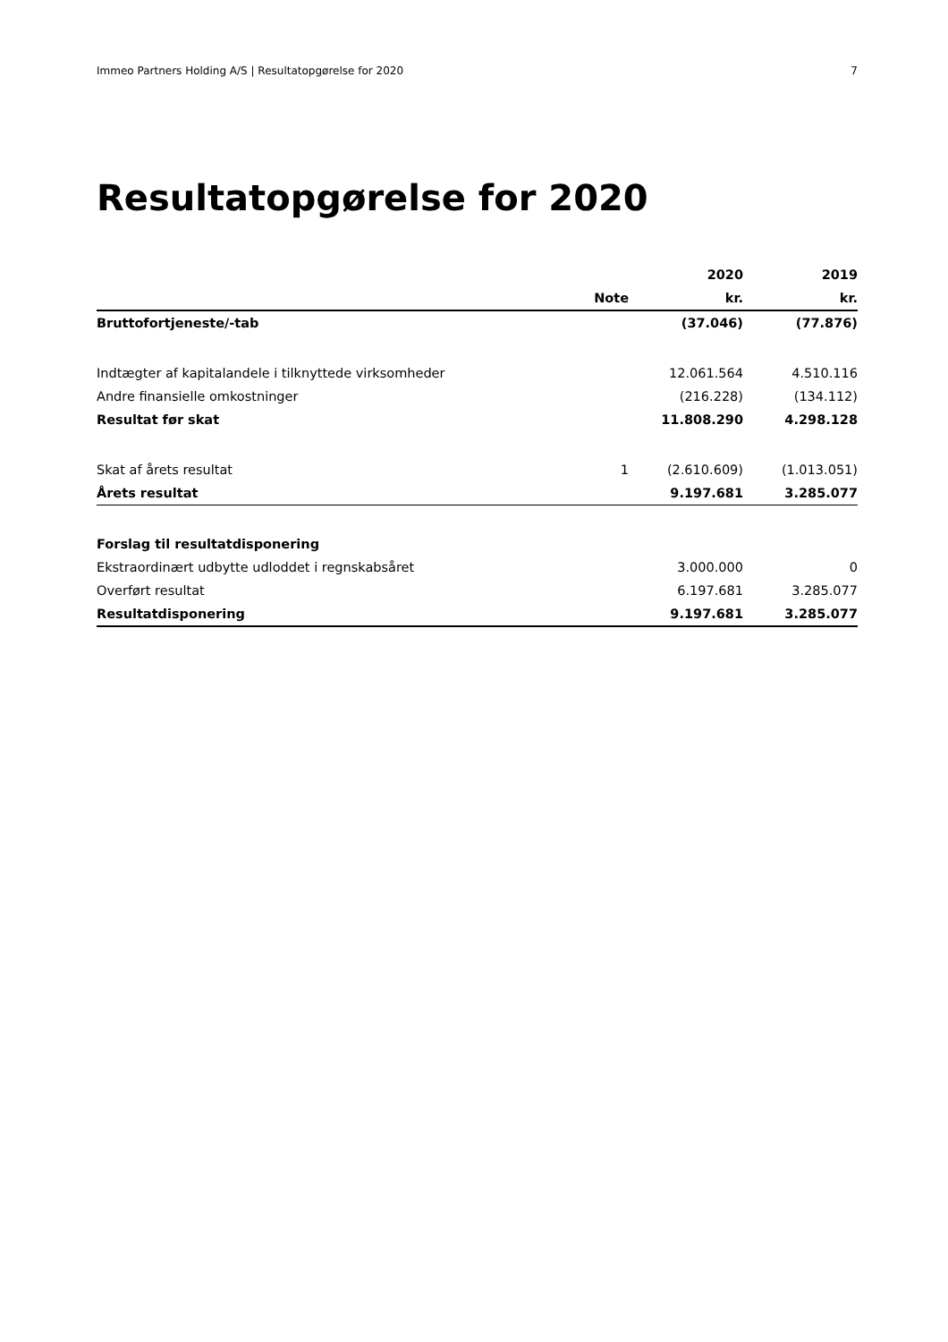Immeo Partners Holding A/S | Resultatopgørelse for 2020 7
Resultatopgørelse for 2020
| | | 2020 | 2019 |
| --- | --- | --- | --- |
| | Note | kr. | kr. |
| Bruttofortjeneste/-tab | | (37.046) | (77.876) |
| Indtægter af kapitalandele i tilknyttede virksomheder | | 12.061.564 | 4.510.116 |
| Andre finansielle omkostninger | | (216.228) | (134.112) |
| Resultat før skat | | 11.808.290 | 4.298.128 |
| Skat af årets resultat | 1 | (2.610.609) | (1.013.051) |
| Årets resultat | | 9.197.681 | 3.285.077 |
| Forslag til resultatdisponering | | | |
| Ekstraordinært udbytte udloddet i regnskabsåret | | 3.000.000 | 0 |
| Overført resultat | | 6.197.681 | 3.285.077 |
| Resultatdisponering | | 9.197.681 | 3.285.077 |